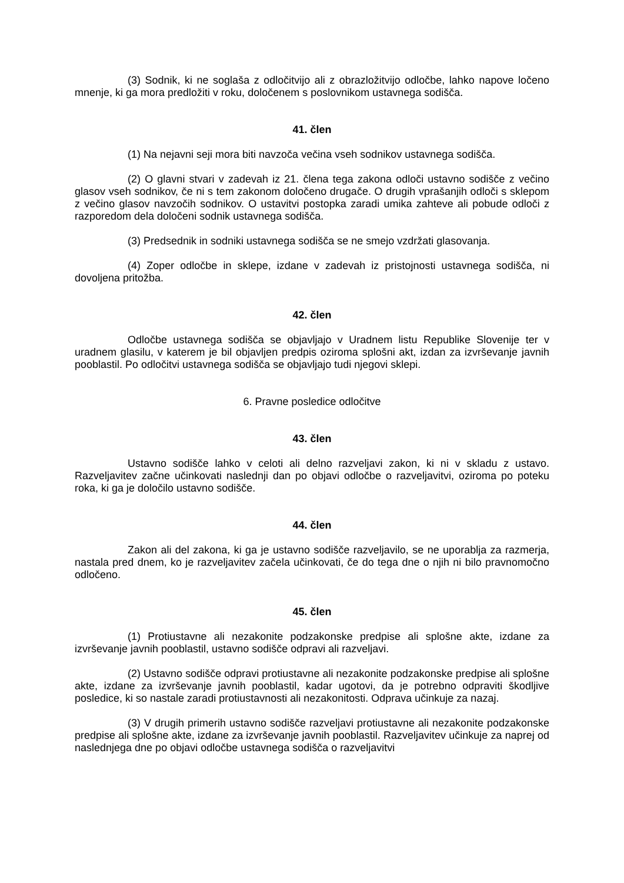(3) Sodnik, ki ne soglaša z odločitvijo ali z obrazložitvijo odločbe, lahko napove ločeno mnenje, ki ga mora predložiti v roku, določenem s poslovnikom ustavnega sodišča.
41. člen
(1) Na nejavni seji mora biti navzoča večina vseh sodnikov ustavnega sodišča.
(2) O glavni stvari v zadevah iz 21. člena tega zakona odloči ustavno sodišče z večino glasov vseh sodnikov, če ni s tem zakonom določeno drugače. O drugih vprašanjih odloči s sklepom z večino glasov navzočih sodnikov. O ustavitvi postopka zaradi umika zahteve ali pobude odloči z razporedom dela določeni sodnik ustavnega sodišča.
(3) Predsednik in sodniki ustavnega sodišča se ne smejo vzdržati glasovanja.
(4) Zoper odločbe in sklepe, izdane v zadevah iz pristojnosti ustavnega sodišča, ni dovoljena pritožba.
42. člen
Odločbe ustavnega sodišča se objavljajo v Uradnem listu Republike Slovenije ter v uradnem glasilu, v katerem je bil objavljen predpis oziroma splošni akt, izdan za izvrševanje javnih pooblastil. Po odločitvi ustavnega sodišča se objavljajo tudi njegovi sklepi.
6. Pravne posledice odločitve
43. člen
Ustavno sodišče lahko v celoti ali delno razveljavi zakon, ki ni v skladu z ustavo. Razveljavitev začne učinkovati naslednji dan po objavi odločbe o razveljavitvi, oziroma po poteku roka, ki ga je določilo ustavno sodišče.
44. člen
Zakon ali del zakona, ki ga je ustavno sodišče razveljavilo, se ne uporablja za razmerja, nastala pred dnem, ko je razveljavitev začela učinkovati, če do tega dne o njih ni bilo pravnomočno odločeno.
45. člen
(1) Protiustavne ali nezakonite podzakonske predpise ali splošne akte, izdane za izvrševanje javnih pooblastil, ustavno sodišče odpravi ali razveljavi.
(2) Ustavno sodišče odpravi protiustavne ali nezakonite podzakonske predpise ali splošne akte, izdane za izvrševanje javnih pooblastil, kadar ugotovi, da je potrebno odpraviti škodljive posledice, ki so nastale zaradi protiustavnosti ali nezakonitosti. Odprava učinkuje za nazaj.
(3) V drugih primerih ustavno sodišče razveljavi protiustavne ali nezakonite podzakonske predpise ali splošne akte, izdane za izvrševanje javnih pooblastil. Razveljavitev učinkuje za naprej od naslednjega dne po objavi odločbe ustavnega sodišča o razveljavitvi